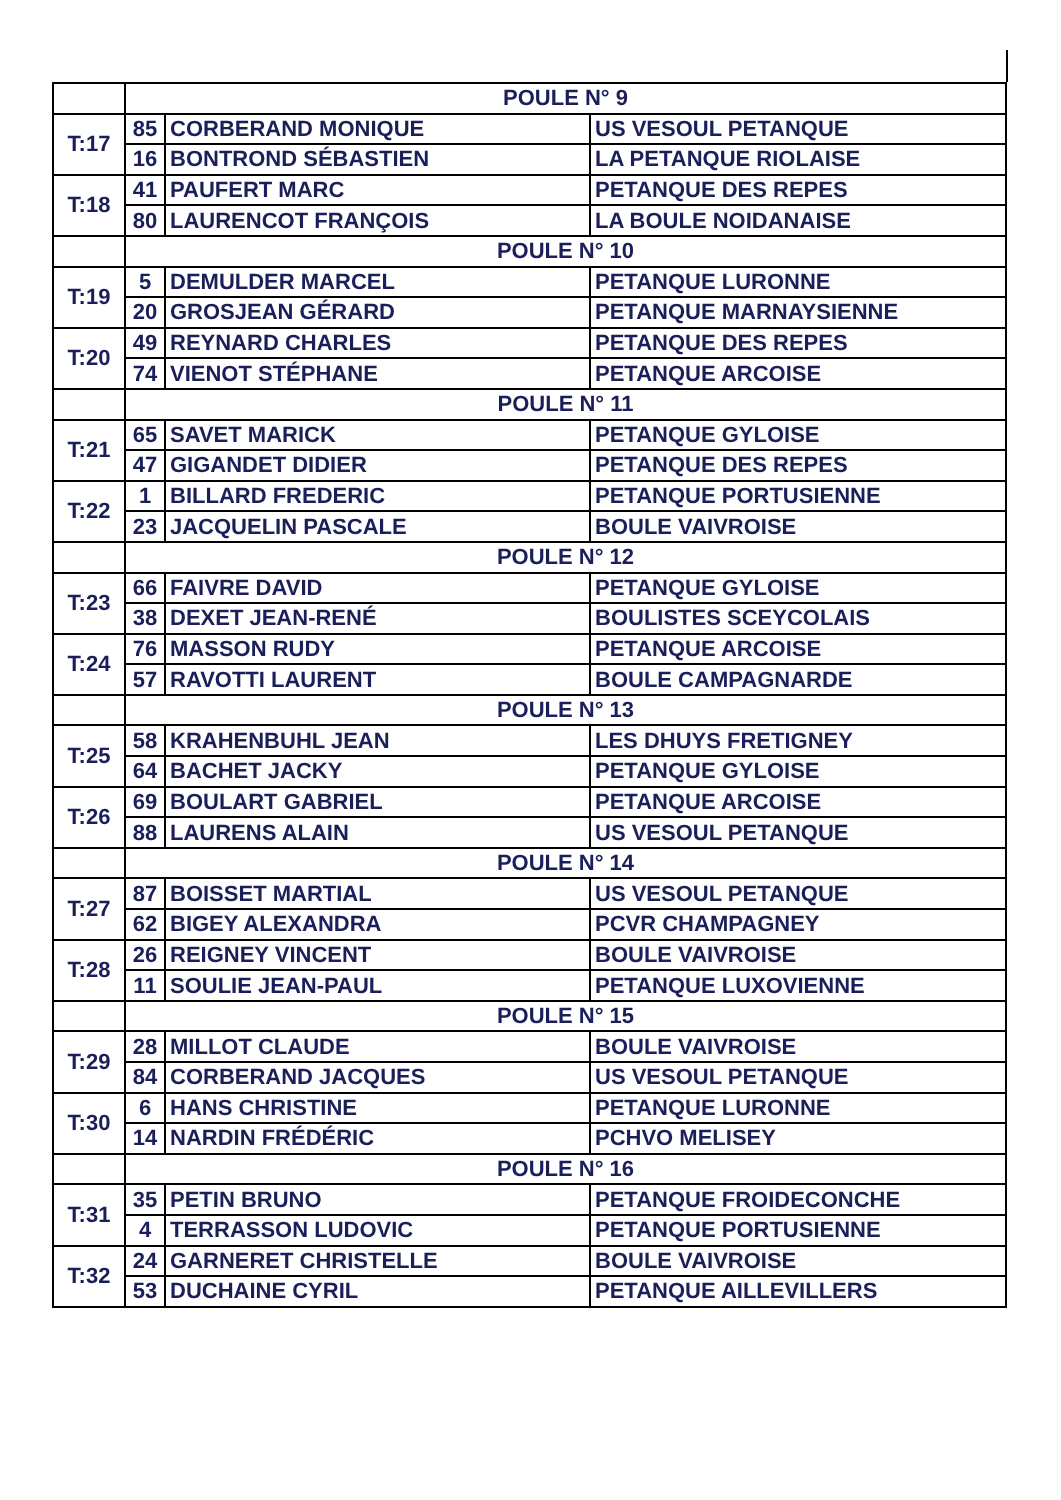| | POULE N° 9 | | |
| T:17 | 85 | CORBERAND MONIQUE | US VESOUL PETANQUE |
| | 16 | BONTROND SÉBASTIEN | LA PETANQUE RIOLAISE |
| T:18 | 41 | PAUFERT MARC | PETANQUE DES REPES |
| | 80 | LAURENCOT FRANÇOIS | LA BOULE NOIDANAISE |
| | POULE N° 10 | | |
| T:19 | 5 | DEMULDER MARCEL | PETANQUE LURONNE |
| | 20 | GROSJEAN GÉRARD | PETANQUE MARNAYSIENNE |
| T:20 | 49 | REYNARD CHARLES | PETANQUE DES REPES |
| | 74 | VIENOT STÉPHANE | PETANQUE ARCOISE |
| | POULE N° 11 | | |
| T:21 | 65 | SAVET MARICK | PETANQUE GYLOISE |
| | 47 | GIGANDET DIDIER | PETANQUE DES REPES |
| T:22 | 1 | BILLARD FREDERIC | PETANQUE PORTUSIENNE |
| | 23 | JACQUELIN PASCALE | BOULE VAIVROISE |
| | POULE N° 12 | | |
| T:23 | 66 | FAIVRE DAVID | PETANQUE GYLOISE |
| | 38 | DEXET JEAN-RENÉ | BOULISTES SCEYCOLAIS |
| T:24 | 76 | MASSON RUDY | PETANQUE ARCOISE |
| | 57 | RAVOTTI LAURENT | BOULE CAMPAGNARDE |
| | POULE N° 13 | | |
| T:25 | 58 | KRAHENBUHL JEAN | LES DHUYS FRETIGNEY |
| | 64 | BACHET JACKY | PETANQUE GYLOISE |
| T:26 | 69 | BOULART GABRIEL | PETANQUE ARCOISE |
| | 88 | LAURENS ALAIN | US VESOUL PETANQUE |
| | POULE N° 14 | | |
| T:27 | 87 | BOISSET MARTIAL | US VESOUL PETANQUE |
| | 62 | BIGEY ALEXANDRA | PCVR CHAMPAGNEY |
| T:28 | 26 | REIGNEY VINCENT | BOULE VAIVROISE |
| | 11 | SOULIE JEAN-PAUL | PETANQUE LUXOVIENNE |
| | POULE N° 15 | | |
| T:29 | 28 | MILLOT CLAUDE | BOULE VAIVROISE |
| | 84 | CORBERAND JACQUES | US VESOUL PETANQUE |
| T:30 | 6 | HANS CHRISTINE | PETANQUE LURONNE |
| | 14 | NARDIN FRÉDÉRIC | PCHVO MELISEY |
| | POULE N° 16 | | |
| T:31 | 35 | PETIN BRUNO | PETANQUE FROIDECONCHE |
| | 4 | TERRASSON LUDOVIC | PETANQUE PORTUSIENNE |
| T:32 | 24 | GARNERET CHRISTELLE | BOULE VAIVROISE |
| | 53 | DUCHAINE CYRIL | PETANQUE AILLEVILLERS |